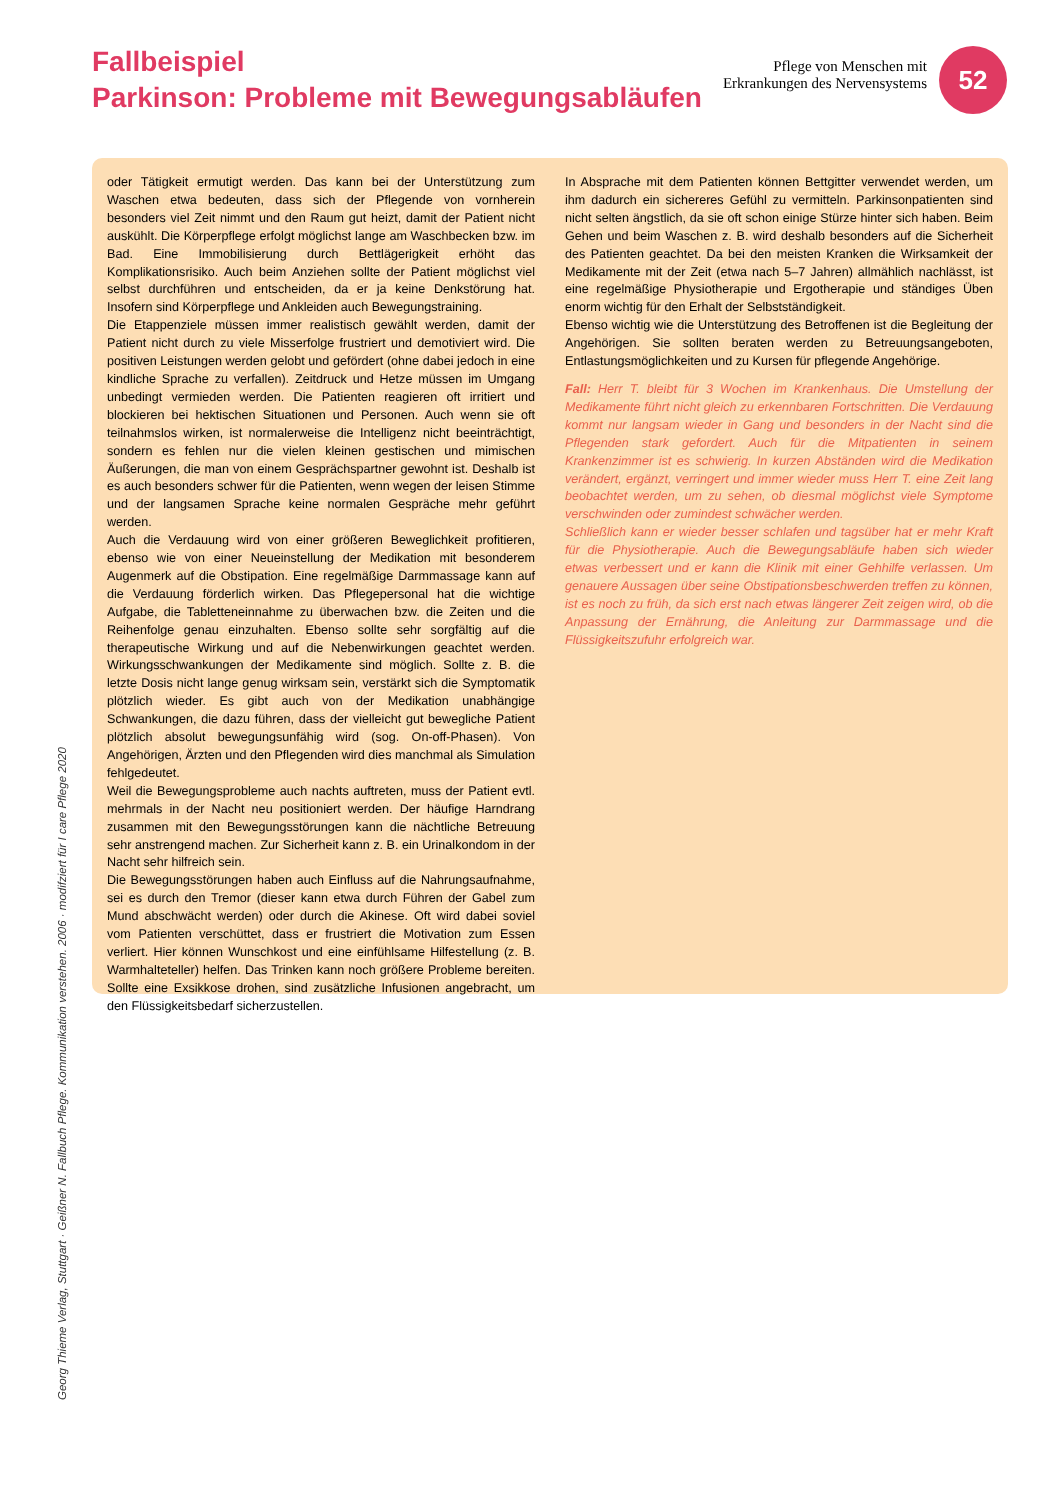Fallbeispiel
Parkinson: Probleme mit Bewegungsabläufen
Pflege von Menschen mit
Erkrankungen des Nervensystems
52
oder Tätigkeit ermutigt werden. Das kann bei der Unterstützung zum Waschen etwa bedeuten, dass sich der Pflegende von vornherein besonders viel Zeit nimmt und den Raum gut heizt, damit der Patient nicht auskühlt. Die Körperpflege erfolgt möglichst lange am Waschbecken bzw. im Bad. Eine Immobilisierung durch Bettlägerigkeit erhöht das Komplikationsrisiko. Auch beim Anziehen sollte der Patient möglichst viel selbst durchführen und entscheiden, da er ja keine Denkstörung hat. Insofern sind Körperpflege und Ankleiden auch Bewegungstraining.
Die Etappenziele müssen immer realistisch gewählt werden, damit der Patient nicht durch zu viele Misserfolge frustriert und demotiviert wird. Die positiven Leistungen werden gelobt und gefördert (ohne dabei jedoch in eine kindliche Sprache zu verfallen). Zeitdruck und Hetze müssen im Umgang unbedingt vermieden werden. Die Patienten reagieren oft irritiert und blockieren bei hektischen Situationen und Personen. Auch wenn sie oft teilnahmslos wirken, ist normalerweise die Intelligenz nicht beeinträchtigt, sondern es fehlen nur die vielen kleinen gestischen und mimischen Äußerungen, die man von einem Gesprächspartner gewohnt ist. Deshalb ist es auch besonders schwer für die Patienten, wenn wegen der leisen Stimme und der langsamen Sprache keine normalen Gespräche mehr geführt werden.
Auch die Verdauung wird von einer größeren Beweglichkeit profitieren, ebenso wie von einer Neueinstellung der Medikation mit besonderem Augenmerk auf die Obstipation. Eine regelmäßige Darmmassage kann auf die Verdauung förderlich wirken. Das Pflegepersonal hat die wichtige Aufgabe, die Tabletteneinnahme zu überwachen bzw. die Zeiten und die Reihenfolge genau einzuhalten. Ebenso sollte sehr sorgfältig auf die therapeutische Wirkung und auf die Nebenwirkungen geachtet werden. Wirkungsschwankungen der Medikamente sind möglich. Sollte z. B. die letzte Dosis nicht lange genug wirksam sein, verstärkt sich die Symptomatik plötzlich wieder. Es gibt auch von der Medikation unabhängige Schwankungen, die dazu führen, dass der vielleicht gut bewegliche Patient plötzlich absolut bewegungsunfähig wird (sog. On-off-Phasen). Von Angehörigen, Ärzten und den Pflegenden wird dies manchmal als Simulation fehlgedeutet.
Weil die Bewegungsprobleme auch nachts auftreten, muss der Patient evtl. mehrmals in der Nacht neu positioniert werden. Der häufige Harndrang zusammen mit den Bewegungsstörungen kann die nächtliche Betreuung sehr anstrengend machen. Zur Sicherheit kann z. B. ein Urinalkondom in der Nacht sehr hilfreich sein.
Die Bewegungsstörungen haben auch Einfluss auf die Nahrungsaufnahme, sei es durch den Tremor (dieser kann etwa durch Führen der Gabel zum Mund abschwächt werden) oder durch die Akinese. Oft wird dabei soviel vom Patienten verschüttet, dass er frustriert die Motivation zum Essen verliert. Hier können Wunschkost und eine einfühlsame Hilfestellung (z. B. Warmhalteteller) helfen. Das Trinken kann noch größere Probleme bereiten. Sollte eine Exsikkose drohen, sind zusätzliche Infusionen angebracht, um den Flüssigkeitsbedarf sicherzustellen.
In Absprache mit dem Patienten können Bettgitter verwendet werden, um ihm dadurch ein sichereres Gefühl zu vermitteln. Parkinsonpatienten sind nicht selten ängstlich, da sie oft schon einige Stürze hinter sich haben. Beim Gehen und beim Waschen z. B. wird deshalb besonders auf die Sicherheit des Patienten geachtet. Da bei den meisten Kranken die Wirksamkeit der Medikamente mit der Zeit (etwa nach 5–7 Jahren) allmählich nachlässt, ist eine regelmäßige Physiotherapie und Ergotherapie und ständiges Üben enorm wichtig für den Erhalt der Selbstständigkeit.
Ebenso wichtig wie die Unterstützung des Betroffenen ist die Begleitung der Angehörigen. Sie sollten beraten werden zu Betreuungsangeboten, Entlastungsmöglichkeiten und zu Kursen für pflegende Angehörige.
Fall: Herr T. bleibt für 3 Wochen im Krankenhaus. Die Umstellung der Medikamente führt nicht gleich zu erkennbaren Fortschritten. Die Verdauung kommt nur langsam wieder in Gang und besonders in der Nacht sind die Pflegenden stark gefordert. Auch für die Mitpatienten in seinem Krankenzimmer ist es schwierig. In kurzen Abständen wird die Medikation verändert, ergänzt, verringert und immer wieder muss Herr T. eine Zeit lang beobachtet werden, um zu sehen, ob diesmal möglichst viele Symptome verschwinden oder zumindest schwächer werden.
Schließlich kann er wieder besser schlafen und tagsüber hat er mehr Kraft für die Physiotherapie. Auch die Bewegungsabläufe haben sich wieder etwas verbessert und er kann die Klinik mit einer Gehhilfe verlassen. Um genauere Aussagen über seine Obstipationsbeschwerden treffen zu können, ist es noch zu früh, da sich erst nach etwas längerer Zeit zeigen wird, ob die Anpassung der Ernährung, die Anleitung zur Darmmassage und die Flüssigkeitszufuhr erfolgreich war.
Georg Thieme Verlag, Stuttgart · Geißner N. Fallbuch Pflege. Kommunikation verstehen. 2006 · modifziert für I care Pflege 2020